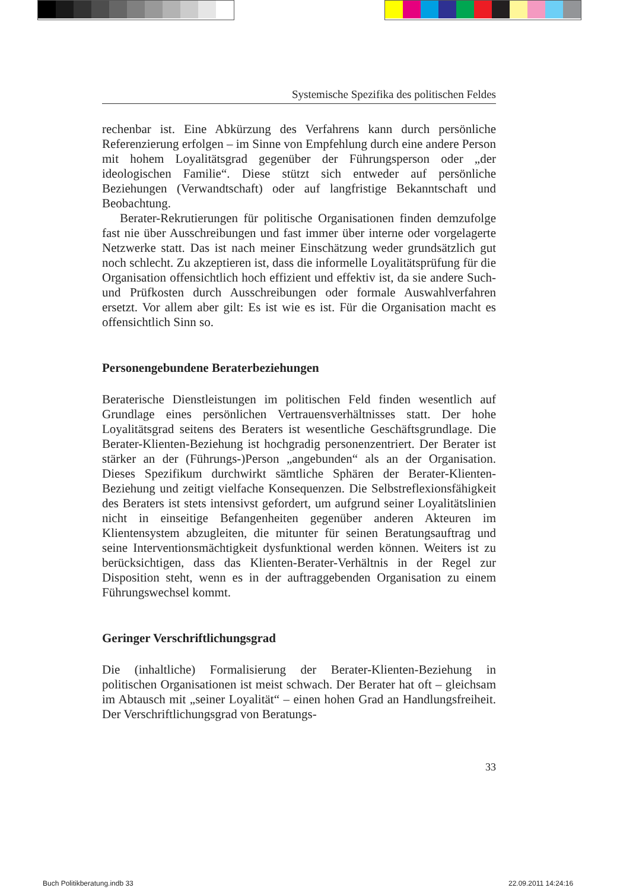Systemische Spezifika des politischen Feldes
rechenbar ist. Eine Abkürzung des Verfahrens kann durch persönliche Referenzierung erfolgen – im Sinne von Empfehlung durch eine andere Person mit hohem Loyalitätsgrad gegenüber der Führungsperson oder „der ideologischen Familie“. Diese stützt sich entweder auf persönliche Beziehungen (Verwandtschaft) oder auf langfristige Bekanntschaft und Beobachtung.
Berater-Rekrutierungen für politische Organisationen finden demzufolge fast nie über Ausschreibungen und fast immer über interne oder vorgelagerte Netzwerke statt. Das ist nach meiner Einschätzung weder grundsätzlich gut noch schlecht. Zu akzeptieren ist, dass die informelle Loyalitätsprüfung für die Organisation offensichtlich hoch effizient und effektiv ist, da sie andere Such- und Prüfkosten durch Ausschreibungen oder formale Auswahlverfahren ersetzt. Vor allem aber gilt: Es ist wie es ist. Für die Organisation macht es offensichtlich Sinn so.
Personengebundene Beraterbeziehungen
Beraterische Dienstleistungen im politischen Feld finden wesentlich auf Grundlage eines persönlichen Vertrauensverhältnisses statt. Der hohe Loyalitätsgrad seitens des Beraters ist wesentliche Geschäftsgrundlage. Die Berater-Klienten-Beziehung ist hochgradig personenzentriert. Der Berater ist stärker an der (Führungs-)Person „angebunden“ als an der Organisation. Dieses Spezifikum durchwirkt sämtliche Sphären der Berater-Klienten-Beziehung und zeitigt vielfache Konsequenzen. Die Selbstreflexionsfähigkeit des Beraters ist stets intensivst gefordert, um aufgrund seiner Loyalitätslinien nicht in einseitige Befangenheiten gegenüber anderen Akteuren im Klientensystem abzugleiten, die mitunter für seinen Beratungsauftrag und seine Interventionsmächtigkeit dysfunktional werden können. Weiters ist zu berücksichtigen, dass das Klienten-Berater-Verhältnis in der Regel zur Disposition steht, wenn es in der auftraggebenden Organisation zu einem Führungswechsel kommt.
Geringer Verschriftlichungsgrad
Die (inhaltliche) Formalisierung der Berater-Klienten-Beziehung in politischen Organisationen ist meist schwach. Der Berater hat oft – gleichsam im Abtausch mit „seiner Loyalität“ – einen hohen Grad an Handlungsfreiheit. Der Verschriftlichungsgrad von Beratungs-
33
Buch Politikberatung.indb 33 22.09.2011 14:24:16